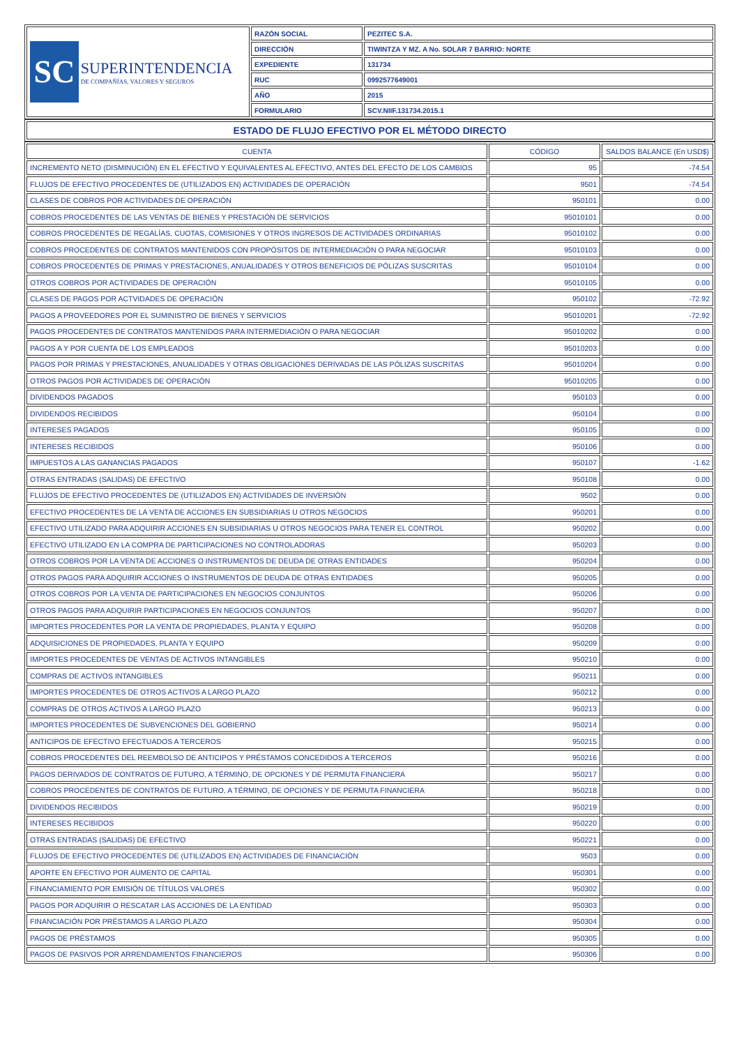| SC SUPERINTENDENCIA DE COMPAÑÍAS, VALORES Y SEGUROS | RAZÓN SOCIAL | PEZITEC S.A. |
| | DIRECCIÓN | TIWINTZA Y MZ. A No. SOLAR 7 BARRIO: NORTE |
| | EXPEDIENTE | 131734 |
| | RUC | 0992577649001 |
| | AÑO | 2015 |
| | FORMULARIO | SCV.NIIF.131734.2015.1 |
| ESTADO DE FLUJO EFECTIVO POR EL MÉTODO DIRECTO |
| CUENTA | CÓDIGO | SALDOS BALANCE (En USD$) |
| --- | --- | --- |
| INCREMENTO NETO (DISMINUCIÓN) EN EL EFECTIVO Y EQUIVALENTES AL EFECTIVO, ANTES DEL EFECTO DE LOS CAMBIOS | 95 | -74.54 |
| FLUJOS DE EFECTIVO PROCEDENTES DE (UTILIZADOS EN) ACTIVIDADES DE OPERACIÓN | 9501 | -74.54 |
| CLASES DE COBROS POR ACTIVIDADES DE OPERACIÓN | 950101 | 0.00 |
| COBROS PROCEDENTES DE LAS VENTAS DE BIENES Y PRESTACIÓN DE SERVICIOS | 95010101 | 0.00 |
| COBROS PROCEDENTES DE REGALÍAS, CUOTAS, COMISIONES Y OTROS INGRESOS DE ACTIVIDADES ORDINARIAS | 95010102 | 0.00 |
| COBROS PROCEDENTES DE CONTRATOS MANTENIDOS CON PROPÓSITOS DE INTERMEDIACIÓN O PARA NEGOCIAR | 95010103 | 0.00 |
| COBROS PROCEDENTES DE PRIMAS Y PRESTACIONES, ANUALIDADES Y OTROS BENEFICIOS DE PÓLIZAS SUSCRITAS | 95010104 | 0.00 |
| OTROS COBROS POR ACTIVIDADES DE OPERACIÓN | 95010105 | 0.00 |
| CLASES DE PAGOS POR ACTVIDADES DE OPERACIÓN | 950102 | -72.92 |
| PAGOS A PROVEEDORES POR EL SUMINISTRO DE BIENES Y SERVICIOS | 95010201 | -72.92 |
| PAGOS PROCEDENTES DE CONTRATOS MANTENIDOS PARA INTERMEDIACIÓN O PARA NEGOCIAR | 95010202 | 0.00 |
| PAGOS A Y POR CUENTA DE LOS EMPLEADOS | 95010203 | 0.00 |
| PAGOS POR PRIMAS Y PRESTACIONES, ANUALIDADES Y OTRAS OBLIGACIONES DERIVADAS DE LAS PÓLIZAS SUSCRITAS | 95010204 | 0.00 |
| OTROS PAGOS POR ACTIVIDADES DE OPERACIÓN | 95010205 | 0.00 |
| DIVIDENDOS PAGADOS | 950103 | 0.00 |
| DIVIDENDOS RECIBIDOS | 950104 | 0.00 |
| INTERESES PAGADOS | 950105 | 0.00 |
| INTERESES RECIBIDOS | 950106 | 0.00 |
| IMPUESTOS A LAS GANANCIAS PAGADOS | 950107 | -1.62 |
| OTRAS ENTRADAS (SALIDAS) DE EFECTIVO | 950108 | 0.00 |
| FLUJOS DE EFECTIVO PROCEDENTES DE (UTILIZADOS EN) ACTIVIDADES DE INVERSIÓN | 9502 | 0.00 |
| EFECTIVO PROCEDENTES DE LA VENTA DE ACCIONES EN SUBSIDIARIAS U OTROS NEGOCIOS | 950201 | 0.00 |
| EFECTIVO UTILIZADO PARA ADQUIRIR ACCIONES EN SUBSIDIARIAS U OTROS NEGOCIOS PARA TENER EL CONTROL | 950202 | 0.00 |
| EFECTIVO UTILIZADO EN LA COMPRA DE PARTICIPACIONES NO CONTROLADORAS | 950203 | 0.00 |
| OTROS COBROS POR LA VENTA DE ACCIONES O INSTRUMENTOS DE DEUDA DE OTRAS ENTIDADES | 950204 | 0.00 |
| OTROS PAGOS PARA ADQUIRIR ACCIONES O INSTRUMENTOS DE DEUDA DE OTRAS ENTIDADES | 950205 | 0.00 |
| OTROS COBROS POR LA VENTA DE PARTICIPACIONES EN NEGOCIOS CONJUNTOS | 950206 | 0.00 |
| OTROS PAGOS PARA ADQUIRIR PARTICIPACIONES EN NEGOCIOS CONJUNTOS | 950207 | 0.00 |
| IMPORTES PROCEDENTES POR LA VENTA DE PROPIEDADES, PLANTA Y EQUIPO | 950208 | 0.00 |
| ADQUISICIONES DE PROPIEDADES, PLANTA Y EQUIPO | 950209 | 0.00 |
| IMPORTES PROCEDENTES DE VENTAS DE ACTIVOS INTANGIBLES | 950210 | 0.00 |
| COMPRAS DE ACTIVOS INTANGIBLES | 950211 | 0.00 |
| IMPORTES PROCEDENTES DE OTROS ACTIVOS A LARGO PLAZO | 950212 | 0.00 |
| COMPRAS DE OTROS ACTIVOS A LARGO PLAZO | 950213 | 0.00 |
| IMPORTES PROCEDENTES DE SUBVENCIONES DEL GOBIERNO | 950214 | 0.00 |
| ANTICIPOS DE EFECTIVO EFECTUADOS A TERCEROS | 950215 | 0.00 |
| COBROS PROCEDENTES DEL REEMBOLSO DE ANTICIPOS Y PRÉSTAMOS CONCEDIDOS A TERCEROS | 950216 | 0.00 |
| PAGOS DERIVADOS DE CONTRATOS DE FUTURO, A TÉRMINO, DE OPCIONES Y DE PERMUTA FINANCIERA | 950217 | 0.00 |
| COBROS PROCEDENTES DE CONTRATOS DE FUTURO, A TÉRMINO, DE OPCIONES Y DE PERMUTA FINANCIERA | 950218 | 0.00 |
| DIVIDENDOS RECIBIDOS | 950219 | 0.00 |
| INTERESES RECIBIDOS | 950220 | 0.00 |
| OTRAS ENTRADAS (SALIDAS) DE EFECTIVO | 950221 | 0.00 |
| FLUJOS DE EFECTIVO PROCEDENTES DE (UTILIZADOS EN) ACTIVIDADES DE FINANCIACIÓN | 9503 | 0.00 |
| APORTE EN EFECTIVO POR AUMENTO DE CAPITAL | 950301 | 0.00 |
| FINANCIAMIENTO POR EMISIÓN DE TÍTULOS VALORES | 950302 | 0.00 |
| PAGOS POR ADQUIRIR O RESCATAR LAS ACCIONES DE LA ENTIDAD | 950303 | 0.00 |
| FINANCIACIÓN POR PRÉSTAMOS A LARGO PLAZO | 950304 | 0.00 |
| PAGOS DE PRÉSTAMOS | 950305 | 0.00 |
| PAGOS DE PASIVOS POR ARRENDAMIENTOS FINANCIEROS | 950306 | 0.00 |